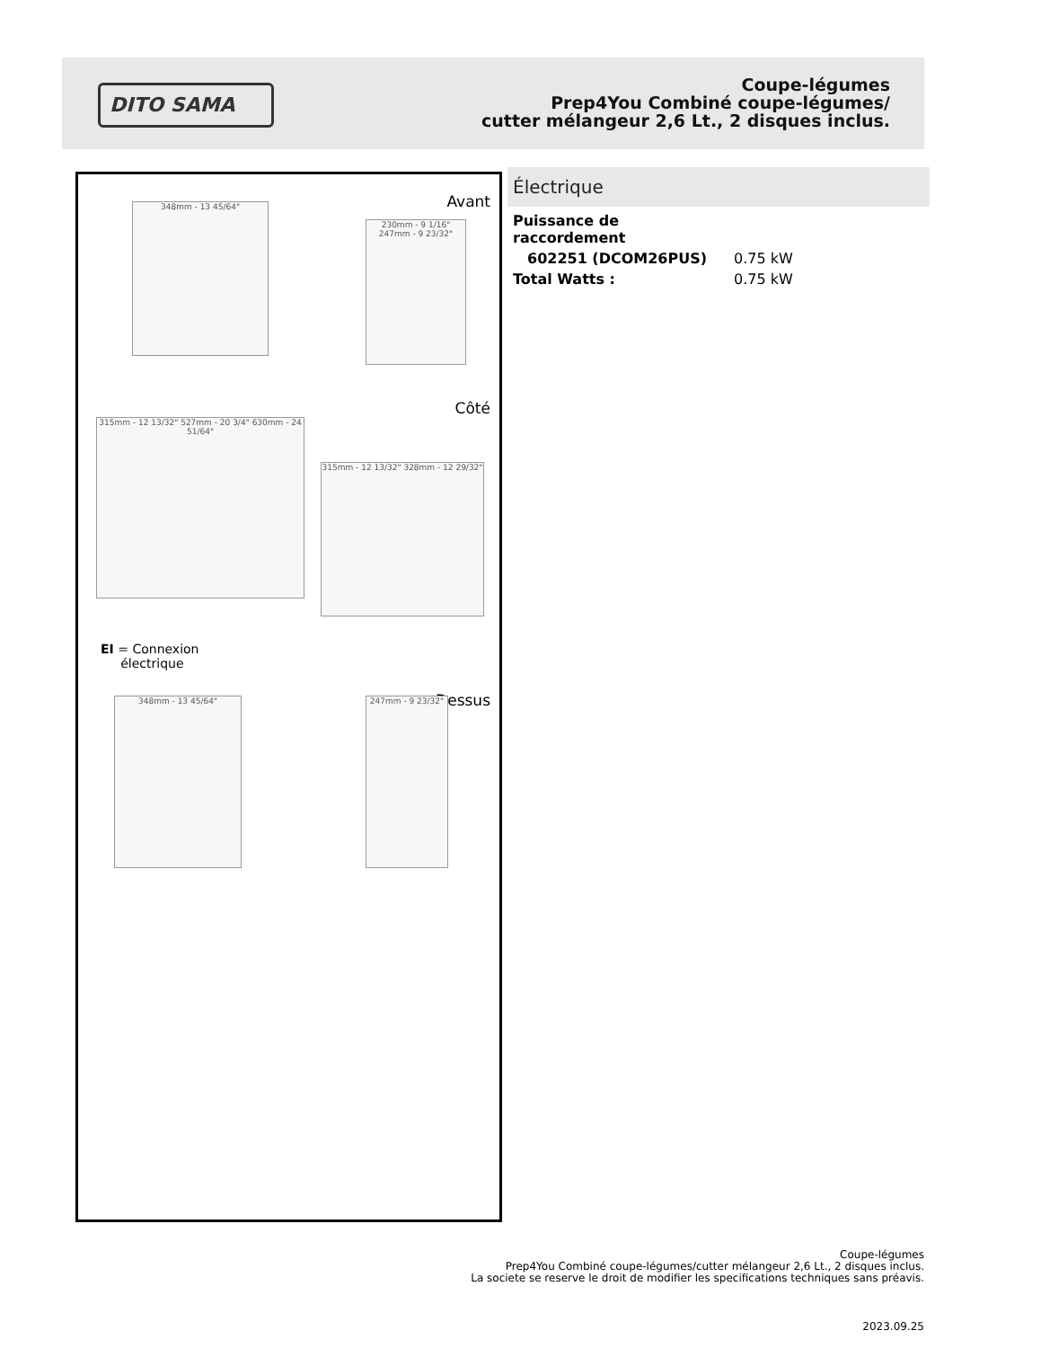DITO SAMA
Coupe-légumes
Prep4You Combiné coupe-légumes/
cutter mélangeur 2,6 Lt., 2 disques inclus.
Avant 348mm - 13 45/64"
230mm - 9 1/16" 247mm - 9 23/32"
Côté
315mm - 12 13/32" 527mm - 20 3/4" 630mm - 24 51/64"
315mm - 12 13/32" 328mm - 12 29/32"
EI = Connexion
électrique
Dessus 348mm - 13 45/64" 247mm - 9 23/32"
Électrique
| Puissance de raccordement | |
| 602251 (DCOM26PUS) | 0.75 kW |
| Total Watts : | 0.75 kW |
Coupe-légumes
Prep4You Combiné coupe-légumes/cutter mélangeur 2,6 Lt., 2 disques inclus.
La societe se reserve le droit de modifier les specifications techniques sans préavis.
2023.09.25